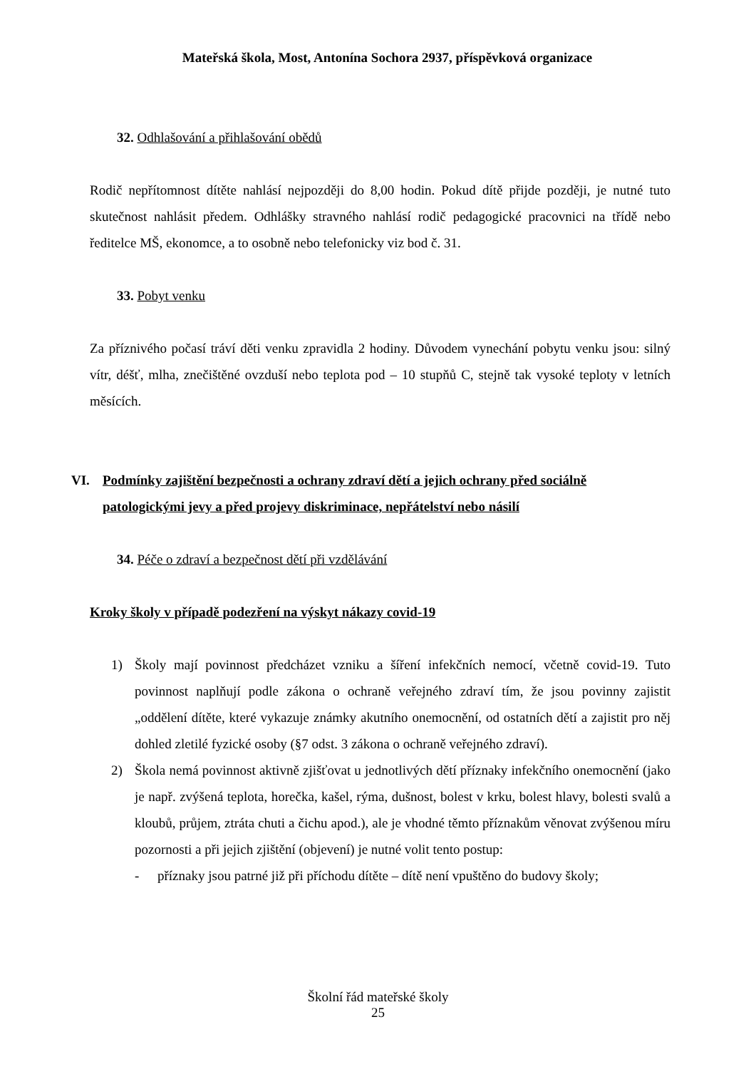Mateřská škola, Most, Antonína Sochora 2937, příspěvková organizace
32. Odhlašování a přihlašování obědů
Rodič nepřítomnost dítěte nahlásí nejpozději do 8,00 hodin. Pokud dítě přijde později, je nutné tuto skutečnost nahlásit předem. Odhlášky stravného nahlásí rodič pedagogické pracovnici na třídě nebo ředitelce MŠ, ekonomce, a to osobně nebo telefonicky viz bod č. 31.
33. Pobyt venku
Za příznivého počasí tráví děti venku zpravidla 2 hodiny. Důvodem vynechání pobytu venku jsou: silný vítr, déšť, mlha, znečištěné ovzduší nebo teplota pod – 10 stupňů C, stejně tak vysoké teploty v letních měsících.
VI. Podmínky zajištění bezpečnosti a ochrany zdraví dětí a jejich ochrany před sociálně patologickými jevy a před projevy diskriminace, nepřátelství nebo násilí
34. Péče o zdraví a bezpečnost dětí při vzdělávání
Kroky školy v případě podezření na výskyt nákazy covid-19
1) Školy mají povinnost předcházet vzniku a šíření infekčních nemocí, včetně covid-19. Tuto povinnost naplňují podle zákona o ochraně veřejného zdraví tím, že jsou povinny zajistit „oddělení dítěte, které vykazuje známky akutního onemocnění, od ostatních dětí a zajistit pro něj dohled zletilé fyzické osoby (§7 odst. 3 zákona o ochraně veřejného zdraví).
2) Škola nemá povinnost aktivně zjišťovat u jednotlivých dětí příznaky infekčního onemocnění (jako je např. zvýšená teplota, horečka, kašel, rýma, dušnost, bolest v krku, bolest hlavy, bolesti svalů a kloubů, průjem, ztráta chuti a čichu apod.), ale je vhodné těmto příznakům věnovat zvýšenou míru pozornosti a při jejich zjištění (objevení) je nutné volit tento postup:
- příznaky jsou patrné již při příchodu dítěte – dítě není vpuštěno do budovy školy;
Školní řád mateřské školy
25